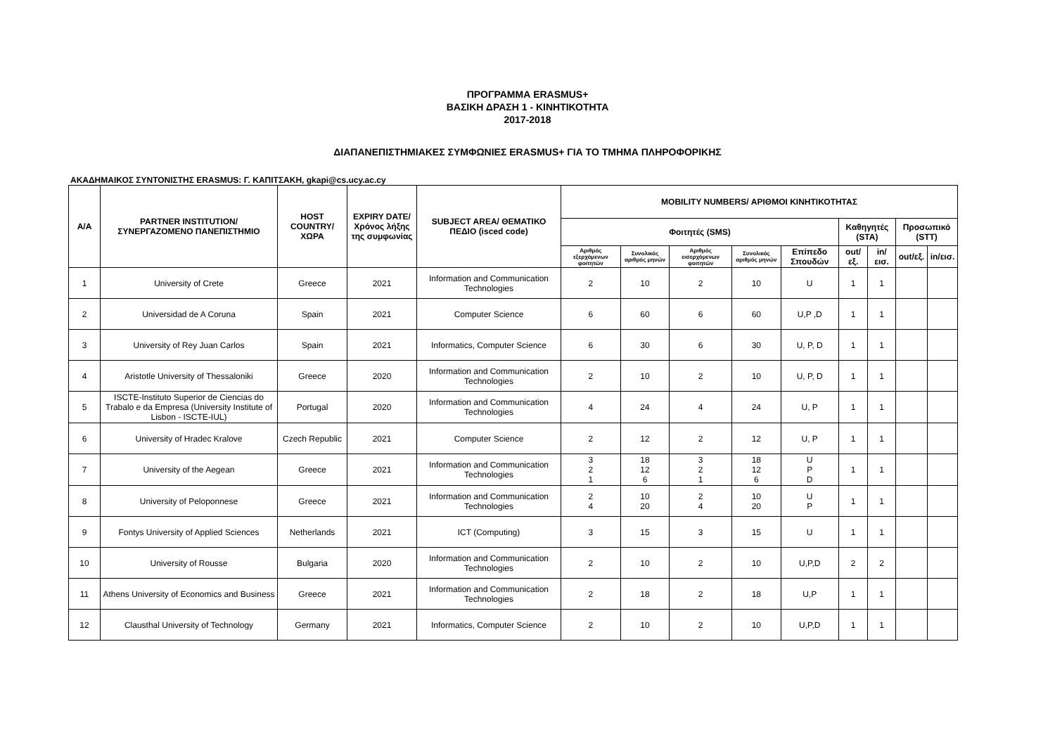ΠΡΟΓΡΑΜΜΑ ERASMUS+
ΒΑΣΙΚΗ ΔΡΑΣΗ 1 - ΚΙΝΗΤΙΚΟΤΗΤΑ
2017-2018
ΔΙΑΠΑΝΕΠΙΣΤΗΜΙΑΚΕΣ ΣΥΜΦΩΝΙΕΣ ERASMUS+ ΓΙΑ ΤΟ ΤΜΗΜΑ ΠΛΗΡΟΦΟΡΙΚΗΣ
ΑΚΑΔΗΜΑΙΚΟΣ ΣΥΝΤΟΝΙΣΤΗΣ ERASMUS: Γ. ΚΑΠΙΤΣΑΚΗ, gkapi@cs.ucy.ac.cy
| A/A | PARTNER INSTITUTION/ ΣΥΝΕΡΓΑΖΟΜΕΝΟ ΠΑΝΕΠΙΣΤΗΜΙΟ | HOST COUNTRY/ ΧΩΡΑ | EXPIRY DATE/ Χρόνος λήξης της συμφωνίας | SUBJECT AREA/ ΘΕΜΑΤΙΚΟ ΠΕΔΙΟ (isced code) | MOBILITY NUMBERS/ ΑΡΙΘΜΟΙ ΚΙΝΗΤΙΚΟΤΗΤΑΣ | | | | | | | | |
| --- | --- | --- | --- | --- | --- | --- | --- | --- | --- | --- | --- | --- | --- |
| | | | | | Φοιτητές (SMS) | | | | | Καθηγητές (STA) | | Προσωπικό (STT) | |
| | | | | | Αριθμός εξερχόμενων φοιτητών | Συνολικός αριθμός μηνών | Αριθμός εισερχόμενων φοιτητών | Συνολικός αριθμός μηνών | Επίπεδο Σπουδών | out/εξ. | in/εισ. | out/εξ. | in/εισ. |
| 1 | University of Crete | Greece | 2021 | Information and Communication Technologies | 2 | 10 | 2 | 10 | U | 1 | 1 | | |
| 2 | Universidad de A Coruna | Spain | 2021 | Computer Science | 6 | 60 | 6 | 60 | U,P ,D | 1 | 1 | | |
| 3 | University of Rey Juan Carlos | Spain | 2021 | Informatics, Computer Science | 6 | 30 | 6 | 30 | U, P, D | 1 | 1 | | |
| 4 | Aristotle University of Thessaloniki | Greece | 2020 | Information and Communication Technologies | 2 | 10 | 2 | 10 | U, P, D | 1 | 1 | | |
| 5 | ISCTE-Instituto Superior de Ciencias do Trabalo e da Empresa (University Institute of Lisbon - ISCTE-IUL) | Portugal | 2020 | Information and Communication Technologies | 4 | 24 | 4 | 24 | U, P | 1 | 1 | | |
| 6 | University of Hradec Kralove | Czech Republic | 2021 | Computer Science | 2 | 12 | 2 | 12 | U, P | 1 | 1 | | |
| 7 | University of the Aegean | Greece | 2021 | Information and Communication Technologies | 3 2 1 | 18 12 6 | 3 2 1 | 18 12 6 | U P D | 1 | 1 | | |
| 8 | University of Peloponnese | Greece | 2021 | Information and Communication Technologies | 2 4 | 10 20 | 2 4 | 10 20 | U P | 1 | 1 | | |
| 9 | Fontys University of Applied Sciences | Netherlands | 2021 | ICT (Computing) | 3 | 15 | 3 | 15 | U | 1 | 1 | | |
| 10 | University of Rousse | Bulgaria | 2020 | Information and Communication Technologies | 2 | 10 | 2 | 10 | U,P,D | 2 | 2 | | |
| 11 | Athens University of Economics and Business | Greece | 2021 | Information and Communication Technologies | 2 | 18 | 2 | 18 | U,P | 1 | 1 | | |
| 12 | Clausthal University of Technology | Germany | 2021 | Informatics, Computer Science | 2 | 10 | 2 | 10 | U,P,D | 1 | 1 | | |